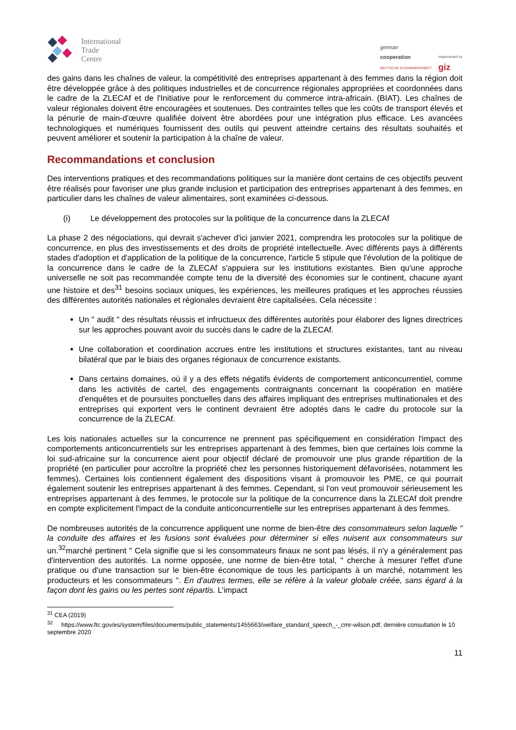International
Trade
Centre
german
cooperation
DEUTSCHE ZUSAMMENARBEIT
Implemented by
giz
des gains dans les chaînes de valeur, la compétitivité des entreprises appartenant à des femmes dans la région doit être développée grâce à des politiques industrielles et de concurrence régionales appropriées et coordonnées dans le cadre de la ZLECAf et de l'Initiative pour le renforcement du commerce intra-africain. (BIAT). Les chaînes de valeur régionales doivent être encouragées et soutenues. Des contraintes telles que les coûts de transport élevés et la pénurie de main-d'œuvre qualifiée doivent être abordées pour une intégration plus efficace. Les avancées technologiques et numériques fournissent des outils qui peuvent atteindre certains des résultats souhaités et peuvent améliorer et soutenir la participation à la chaîne de valeur.
Recommandations et conclusion
Des interventions pratiques et des recommandations politiques sur la manière dont certains de ces objectifs peuvent être réalisés pour favoriser une plus grande inclusion et participation des entreprises appartenant à des femmes, en particulier dans les chaînes de valeur alimentaires, sont examinées ci-dessous.
(i) Le développement des protocoles sur la politique de la concurrence dans la ZLECAf
La phase 2 des négociations, qui devrait s'achever d'ici janvier 2021, comprendra les protocoles sur la politique de concurrence, en plus des investissements et des droits de propriété intellectuelle. Avec différents pays à différents stades d'adoption et d'application de la politique de la concurrence, l'article 5 stipule que l'évolution de la politique de la concurrence dans le cadre de la ZLECAf s'appuiera sur les institutions existantes. Bien qu'une approche universelle ne soit pas recommandée compte tenu de la diversité des économies sur le continent, chacune ayant une histoire et des<sup>31</sup> besoins sociaux uniques, les expériences, les meilleures pratiques et les approches réussies des différentes autorités nationales et régionales devraient être capitalisées. Cela nécessite :
Un " audit " des résultats réussis et infructueux des différentes autorités pour élaborer des lignes directrices sur les approches pouvant avoir du succès dans le cadre de la ZLECAf.
Une collaboration et coordination accrues entre les institutions et structures existantes, tant au niveau bilatéral que par le biais des organes régionaux de concurrence existants.
Dans certains domaines, où il y a des effets négatifs évidents de comportement anticoncurrentiel, comme dans les activités de cartel, des engagements contraignants concernant la coopération en matière d'enquêtes et de poursuites ponctuelles dans des affaires impliquant des entreprises multinationales et des entreprises qui exportent vers le continent devraient être adoptés dans le cadre du protocole sur la concurrence de la ZLECAf.
Les lois nationales actuelles sur la concurrence ne prennent pas spécifiquement en considération l'impact des comportements anticoncurrentiels sur les entreprises appartenant à des femmes, bien que certaines lois comme la loi sud-africaine sur la concurrence aient pour objectif déclaré de promouvoir une plus grande répartition de la propriété (en particulier pour accroître la propriété chez les personnes historiquement défavorisées, notamment les femmes). Certaines lois contiennent également des dispositions visant à promouvoir les PME, ce qui pourrait également soutenir les entreprises appartenant à des femmes. Cependant, si l'on veut promouvoir sérieusement les entreprises appartenant à des femmes, le protocole sur la politique de la concurrence dans la ZLECAf doit prendre en compte explicitement l'impact de la conduite anticoncurrentielle sur les entreprises appartenant à des femmes.
De nombreuses autorités de la concurrence appliquent une norme de bien-être des consommateurs selon laquelle " la conduite des affaires et les fusions sont évaluées pour déterminer si elles nuisent aux consommateurs sur un.<sup>32</sup>marché pertinent " Cela signifie que si les consommateurs finaux ne sont pas lésés, il n'y a généralement pas d'intervention des autorités. La norme opposée, une norme de bien-être total, " cherche à mesurer l'effet d'une pratique ou d'une transaction sur le bien-être économique de tous les participants à un marché, notamment les producteurs et les consommateurs ". En d'autres termes, elle se réfère à la valeur globale créée, sans égard à la façon dont les gains ou les pertes sont répartis. L'impact
<sup>31</sup> CEA (2019)
<sup>32</sup> https://www.ftc.gov/es/system/files/documents/public_statements/1455663/welfare_standard_speech_-_cmr-wilson.pdf, dernière consultation le 10 septembre 2020
11